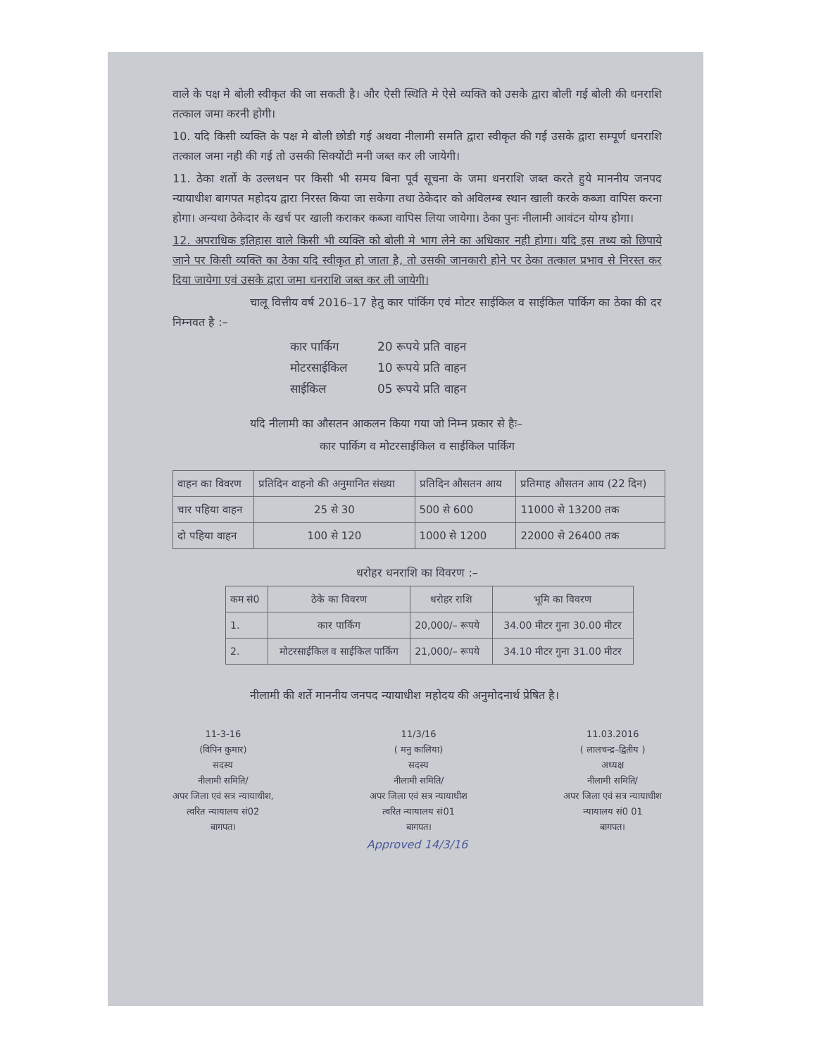वाले के पक्ष मे बोली स्वीकृत की जा सकती है। और ऐसी स्थिति मे ऐसे व्यक्ति को उसके द्वारा बोली गई बोली की धनराशि तत्काल जमा करनी होगी।
10. यदि किसी व्यक्ति के पक्ष मे बोली छोडी गई अथवा नीलामी समति द्वारा स्वीकृत की गई उसके द्वारा सम्पूर्ण धनराशि तत्काल जमा नही की गई तो उसकी सिक्योंटी मनी जब्त कर ली जायेगी।
11. ठेका शर्तो के उल्लधन पर किसी भी समय बिना पूर्व सूचना के जमा धनराशि जब्त करते हुये माननीय जनपद न्यायाधीश बागपत महोदय द्वारा निरस्त किया जा सकेगा तथा ठेकेदार को अविलम्ब स्थान खाली करके कब्जा वापिस करना होगा। अन्यथा ठेकेदार के खर्च पर खाली कराकर कब्जा वापिस लिया जायेगा। ठेका पुनः नीलामी आवंटन योग्य होगा।
12. अपराधिक इतिहास वाले किसी भी व्यक्ति को बोली मे भाग लेने का अधिकार नही होगा। यदि इस तथ्य को छिपाये जाने पर किसी व्यक्ति का ठेका यदि स्वीकृत हो जाता है, तो उसकी जानकारी होने पर ठेका तत्काल प्रभाव से निरस्त कर दिया जायेगा एवं उसके द्वारा जमा धनराशि जब्त कर ली जायेगी।
चालू वित्तीय वर्ष 2016–17 हेतु कार पांर्किग एवं मोटर साईकिल व साईकिल पार्किग का ठेका की दर निम्नवत है :–
| कार पार्किग | 20 रूपये प्रति वाहन |
| मोटरसाईकिल | 10 रूपये प्रति वाहन |
| साईकिल | 05 रूपये प्रति वाहन |
यदि नीलामी का औसतन आकलन किया गया जो निम्न प्रकार से हैः–
कार पार्किग व मोटरसाईकिल व साईकिल पार्किग
| वाहन का विवरण | प्रतिदिन वाहनो की अनुमानित संख्या | प्रतिदिन औसतन आय | प्रतिमाह औसतन आय (22 दिन) |
| चार पहिया वाहन | 25 से 30 | 500 से 600 | 11000 से 13200 तक |
| दो पहिया वाहन | 100 से 120 | 1000 से 1200 | 22000 से 26400 तक |
धरोहर धनराशि का विवरण :–
| कम सं0 | ठेके का विवरण | धरोहर राशि | भूमि का विवरण |
| 1. | कार पार्किग | 20,000/– रूपये | 34.00 मीटर गुना 30.00 मीटर |
| 2. | मोटरसाईकिल व साईकिल पार्किग | 21,000/– रूपये | 34.10 मीटर गुना 31.00 मीटर |
नीलामी की शर्ते माननीय जनपद न्यायाधीश महोदय की अनुमोदनार्थ प्रेषित है।
11-3-16
(विपिन कुमार)
सदस्य
नीलामी समिति/
अपर जिला एवं सत्र न्यायाधीश,
त्वरित न्यायालय सं02
बागपत।
11/3/16
( मनु कालिया)
सदस्य
नीलामी समिति/
अपर जिला एवं सत्र न्यायाधीश
त्वरित न्यायालय सं01
बागपत।
11.03.2016
( लालचन्द्र–द्वितीय )
अध्यक्ष
नीलामी समिति/
अपर जिला एवं सत्र न्यायाधीश
न्यायालय सं0 01
बागपत।
Approved 14/3/16